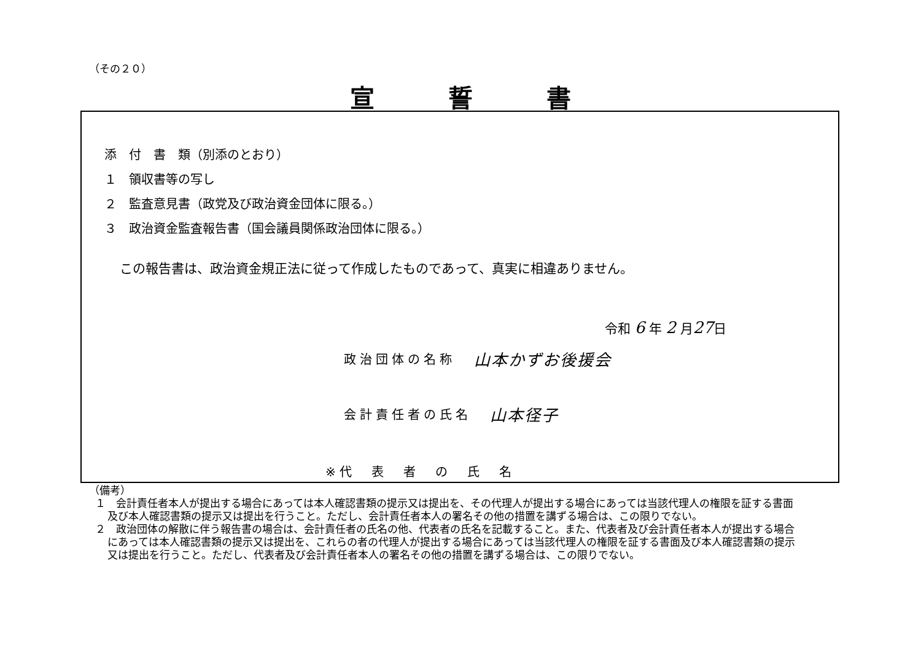（その２０）
宣誓書
添　付　書　類（別添のとおり）
１　領収書等の写し
２　監査意見書（政党及び政治資金団体に限る。）
３　政治資金監査報告書（国会議員関係政治団体に限る。）
この報告書は、政治資金規正法に従って作成したものであって、真実に相違ありません。
令和 6 年 2 月27日
政治団体の名称 山本かずお後援会
会計責任者の氏名 山本径子
※代　表　者　の　氏　名
（備考）
１　会計責任者本人が提出する場合にあっては本人確認書類の提示又は提出を、その代理人が提出する場合にあっては当該代理人の権限を証する書面及び本人確認書類の提示又は提出を行うこと。ただし、会計責任者本人の署名その他の措置を講ずる場合は、この限りでない。
２　政治団体の解散に伴う報告書の場合は、会計責任者の氏名の他、代表者の氏名を記載すること。また、代表者及び会計責任者本人が提出する場合にあっては本人確認書類の提示又は提出を、これらの者の代理人が提出する場合にあっては当該代理人の権限を証する書面及び本人確認書類の提示又は提出を行うこと。ただし、代表者及び会計責任者本人の署名その他の措置を講ずる場合は、この限りでない。